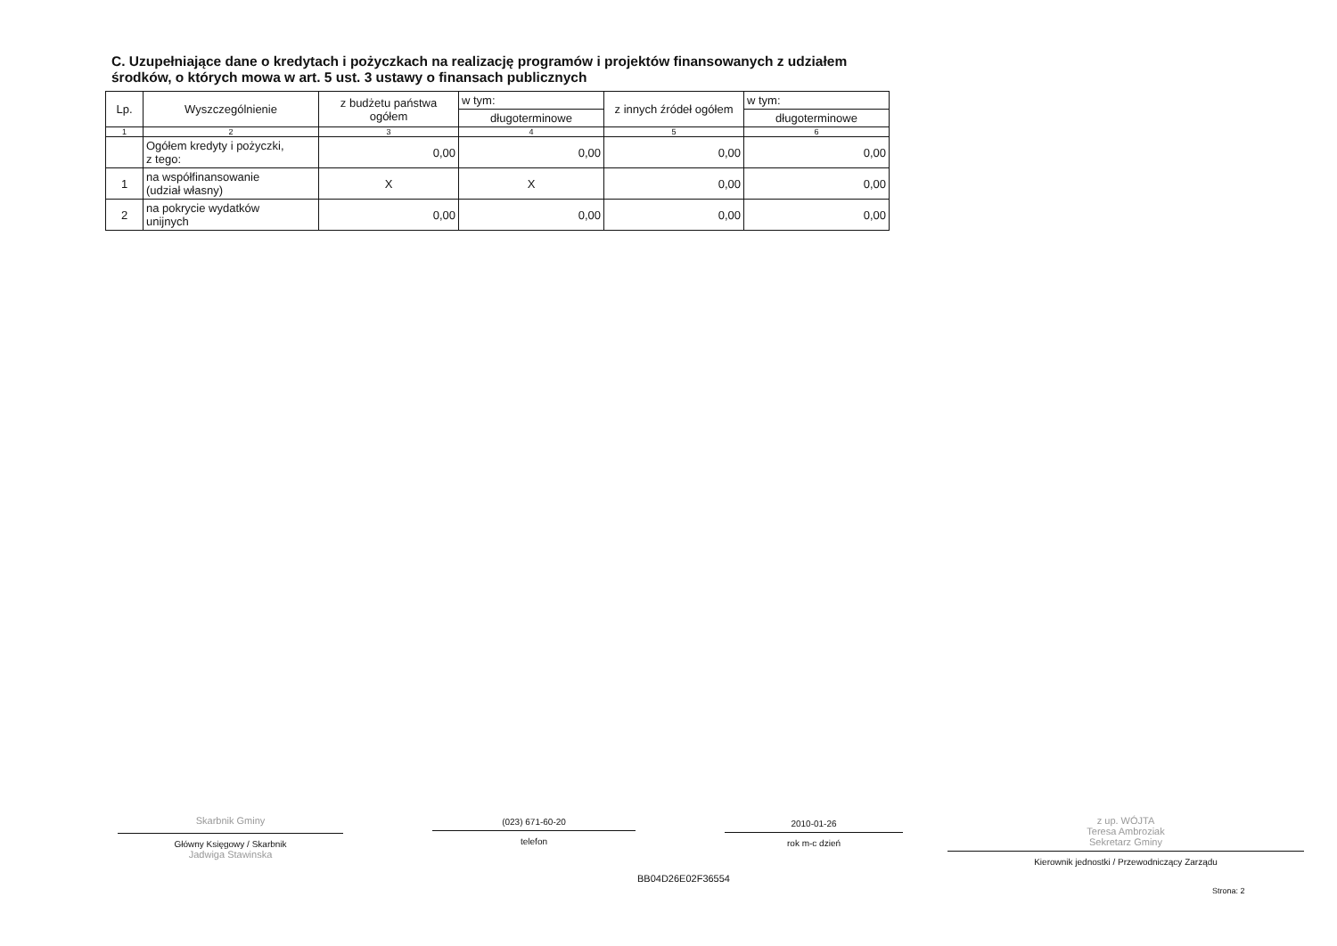C. Uzupełniające dane o kredytach i pożyczkach na realizację programów i projektów finansowanych z udziałem środków, o których mowa w art. 5 ust. 3 ustawy o finansach publicznych
| Lp. | Wyszczególnienie | z budżetu państwa ogółem | w tym: | z innych źródeł ogółem | w tym: |
| --- | --- | --- | --- | --- | --- |
| | | | długoterminowe | | długoterminowe |
| 1 | 2 | 3 | 4 | 5 | 6 |
| | Ogółem kredyty i pożyczki, z tego: | 0,00 | 0,00 | 0,00 | 0,00 |
| 1 | na współfinansowanie (udział własny) | X | X | 0,00 | 0,00 |
| 2 | na pokrycie wydatków unijnych | 0,00 | 0,00 | 0,00 | 0,00 |
Skarbnik Gminy
Główny Księgowy / Skarbnik
Jadwiga Stawinska
(023) 671-60-20
telefon
2010-01-26
rok m-c dzień
z up. WÓJTA
Teresa Ambroziak
Sekretarz Gminy
Kierownik jednostki / Przewodniczący Zarządu
BB04D26E02F36554
Strona: 2